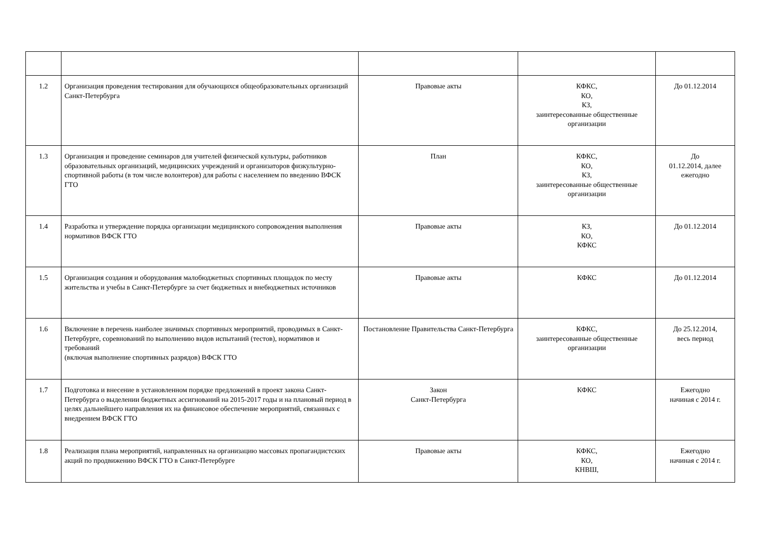| 1.2 | Организация проведения тестирования для обучающихся общеобразовательных организаций Санкт-Петербурга | Правовые акты | КФКС, КО, КЗ, заинтересованные общественные организации | До 01.12.2014 |
| 1.3 | Организация и проведение семинаров для учителей физической культуры, работников образовательных организаций, медицинских учреждений и организаторов физкультурно-спортивной работы (в том числе волонтеров) для работы с населением по введению ВФСК ГТО | План | КФКС, КО, КЗ, заинтересованные общественные организации | До 01.12.2014, далее ежегодно |
| 1.4 | Разработка и утверждение порядка организации медицинского сопровождения выполнения нормативов ВФСК ГТО | Правовые акты | КЗ, КО, КФКС | До 01.12.2014 |
| 1.5 | Организация создания и оборудования малобюджетных спортивных площадок по месту жительства и учебы в Санкт-Петербурге за счет бюджетных и внебюджетных источников | Правовые акты | КФКС | До 01.12.2014 |
| 1.6 | Включение в перечень наиболее значимых спортивных мероприятий, проводимых в Санкт-Петербурге, соревнований по выполнению видов испытаний (тестов), нормативов и требований (включая выполнение спортивных разрядов) ВФСК ГТО | Постановление Правительства Санкт-Петербурга | КФКС, заинтересованные общественные организации | До 25.12.2014, весь период |
| 1.7 | Подготовка и внесение в установленном порядке предложений в проект закона Санкт-Петербурга о выделении бюджетных ассигнований на 2015-2017 годы и на плановый период в целях дальнейшего направления их на финансовое обеспечение мероприятий, связанных с внедрением ВФСК ГТО | Закон Санкт-Петербурга | КФКС | Ежегодно начиная с 2014 г. |
| 1.8 | Реализация плана мероприятий, направленных на организацию массовых пропагандистских акций по продвижению ВФСК ГТО в Санкт-Петербурге | Правовые акты | КФКС, КО, КНВШ, | Ежегодно начиная с 2014 г. |